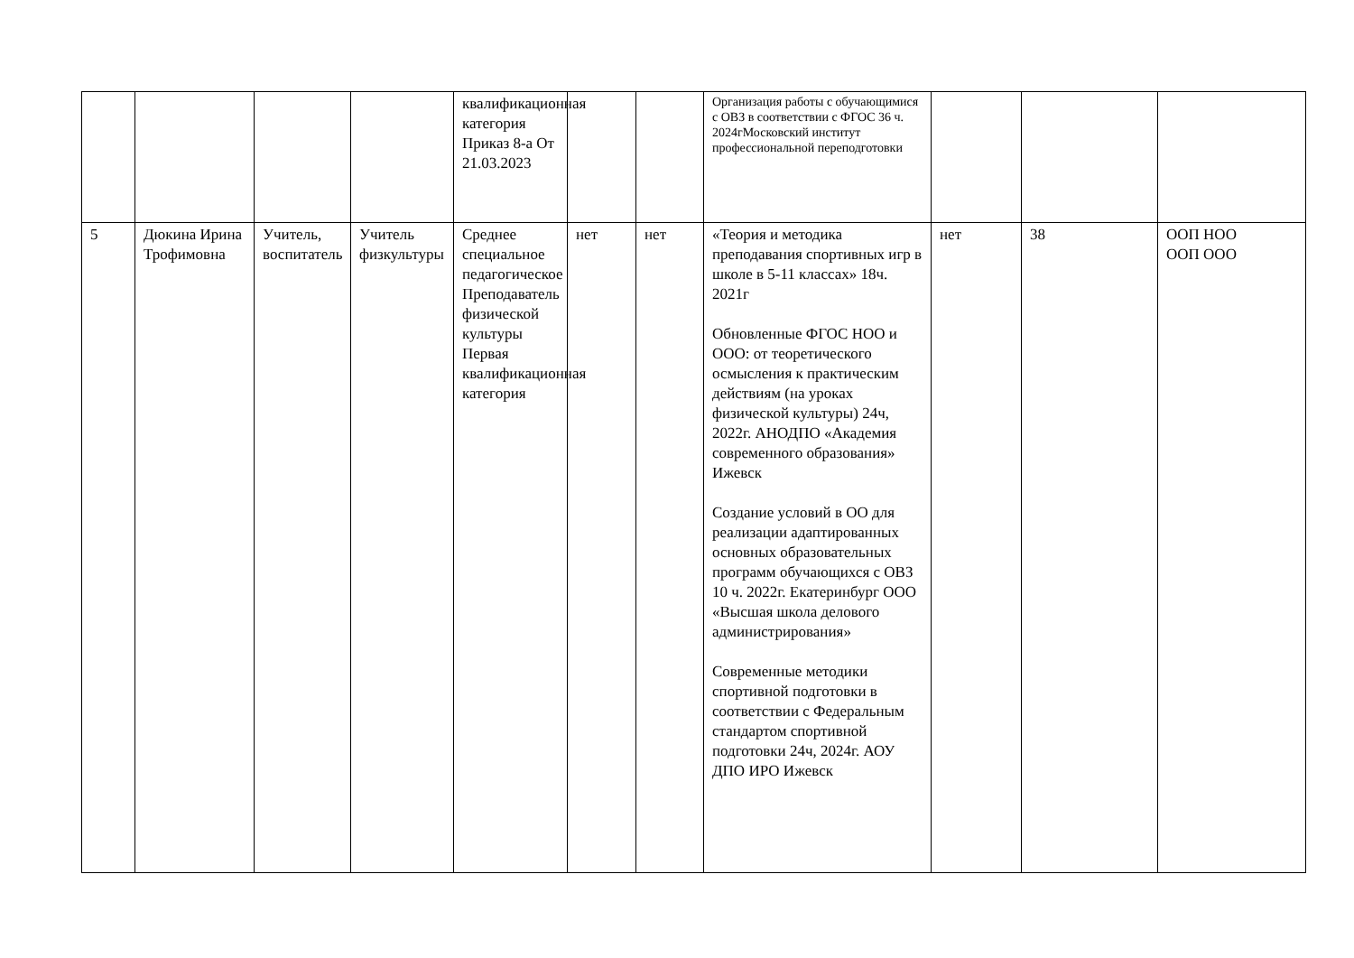| | | | | квалификационная категория Приказ 8-а От 21.03.2023 | | | Организация работы с обучающимися с ОВЗ в соответствии с ФГОС 36 ч. 2024гМосковский институт профессиональной переподготовки | | | |
| 5 | Дюкина Ирина Трофимовна | Учитель, воспитатель | Учитель физкультуры | Среднее специальное педагогическое Преподаватель физической культуры Первая квалификационная категория | нет | нет | «Теория и методика преподавания спортивных игр в школе в 5-11 классах» 18ч. 2021г Обновленные ФГОС НОО и ООО: от теоретического осмысления к практическим действиям (на уроках физической культуры) 24ч, 2022г. АНОДПО «Академия современного образования» Ижевск Создание условий в ОО для реализации адаптированных основных образовательных программ обучающихся с ОВЗ 10 ч. 2022г. Екатеринбург ООО «Высшая школа делового администрирования» Современные методики спортивной подготовки в соответствии с Федеральным стандартом спортивной подготовки 24ч, 2024г. АОУ ДПО ИРО Ижевск | нет | 38 | ООП НОО ООП ООО |